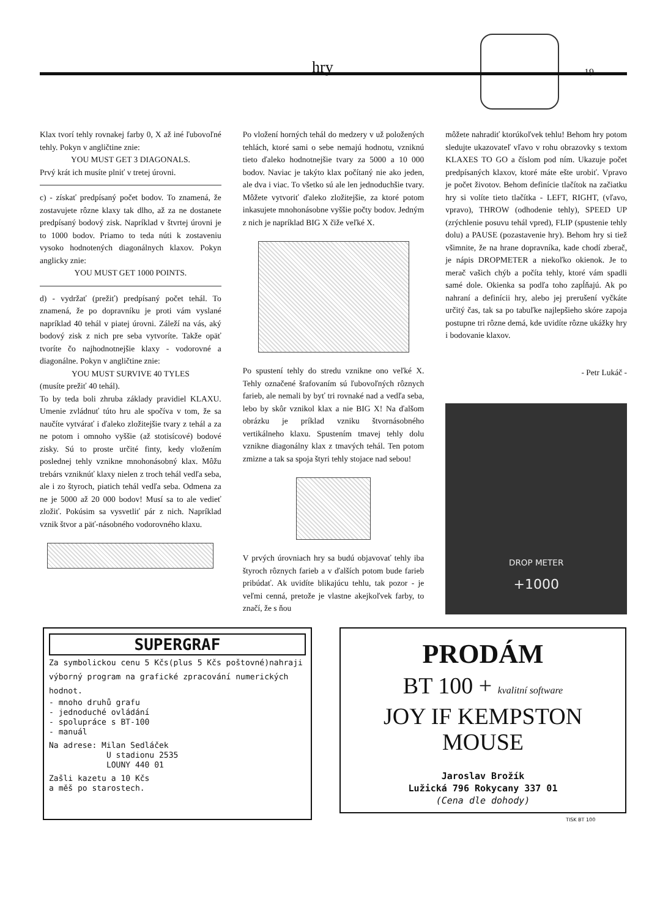hry 19
Klax tvorí tehly rovnakej farby 0, X až iné ľubovoľné tehly. Pokyn v angličtine znie:
YOU MUST GET 3 DIAGONALS.
Prvý krát ich musíte plniť v tretej úrovni.
c) - získať predpísaný počet bodov. To znamená, že zostavujete rôzne klaxy tak dlho, až za ne dostanete predpísaný bodový zisk. Napríklad v štvrtej úrovni je to 1000 bodov. Priamo to teda núti k zostaveniu vysoko hodnotených diagonálnych klaxov. Pokyn anglicky znie:
YOU MUST GET 1000 POINTS.
d) - vydržať (prežiť) predpísaný počet tehál. To znamená, že po dopravníku je proti vám vyslané napríklad 40 tehál v piatej úrovni. Záleží na vás, aký bodový zisk z nich pre seba vytvoríte. Takže opäť tvoríte čo najhodnotnejšie klaxy - vodorovné a diagonálne. Pokyn v angličtine znie:
YOU MUST SURVIVE 40 TYLES
(musíte prežiť 40 tehál).
To by teda boli zhruba základy pravidiel KLAXU. Umenie zvládnuť túto hru ale spočíva v tom, že sa naučíte vytvárať i ďaleko zložitejšie tvary z tehál a za ne potom i omnoho vyššie (až stotisícové) bodové zisky. Sú to proste určité finty, kedy vložením poslednej tehly vznikne mnohonásobný klax. Môžu trebárs vzniknúť klaxy nielen z troch tehál vedľa seba, ale i zo štyroch, piatich tehál vedľa seba. Odmena za ne je 5000 až 20 000 bodov! Musí sa to ale vedieť zložiť. Pokúsim sa vysvetliť pár z nich. Napríklad vznik štvor a päť-násobného vodorovného klaxu.
Po vložení horných tehál do medzery v už položených tehlách, ktoré sami o sebe nemajú hodnotu, vzniknú tieto ďaleko hodnotnejšie tvary za 5000 a 10 000 bodov. Naviac je takýto klax počítaný nie ako jeden, ale dva i viac. To všetko sú ale len jednoduchšie tvary. Môžete vytvoriť ďaleko zložitejšie, za ktoré potom inkasujete mnohonásobne vyššie počty bodov. Jedným z nich je napríklad BIG X čiže veľké X.
Po spustení tehly do stredu vznikne ono veľké X. Tehly označené šrafovaním sú ľubovoľných rôznych farieb, ale nemali by byť tri rovnaké nad a vedľa seba, lebo by skôr vznikol klax a nie BIG X! Na ďalšom obrázku je príklad vzniku štvornásobného vertikálneho klaxu. Spustením tmavej tehly dolu vznikne diagonálny klax z tmavých tehál. Ten potom zmizne a tak sa spoja štyri tehly stojace nad sebou!
V prvých úrovniach hry sa budú objavovať tehly iba štyroch rôznych farieb a v ďalších potom bude farieb pribúdať. Ak uvidíte blikajúcu tehlu, tak pozor - je veľmi cenná, pretože je vlastne akejkoľvek farby, to značí, že s ňou
môžete nahradiť ktorúkoľvek tehlu! Behom hry potom sledujte ukazovateľ vľavo v rohu obrazovky s textom KLAXES TO GO a číslom pod ním. Ukazuje počet predpísaných klaxov, ktoré máte ešte urobiť. Vpravo je počet životov. Behom definície tlačítok na začiatku hry si volíte tieto tlačítka - LEFT, RIGHT, (vľavo, vpravo), THROW (odhodenie tehly), SPEED UP (zrýchlenie posuvu tehál vpred), FLIP (spustenie tehly dolu) a PAUSE (pozastavenie hry). Behom hry si tiež všimnite, že na hrane dopravníka, kade chodí zberač, je nápis DROPMETER a niekoľko okienok. Je to merač vašich chýb a počíta tehly, ktoré vám spadli samé dole. Okienka sa podľa toho zapĺňajú. Ak po nahraní a definícii hry, alebo jej prerušení vyčkáte určitý čas, tak sa po tabuľke najlepšieho skóre zapoja postupne tri rôzne demá, kde uvidíte rôzne ukážky hry i bodovanie klaxov.
- Petr Lukáč -
DROP METER
+1000
SUPERGRAF
Za symbolickou cenu 5 Kčs(plus 5 Kčs poštovné)nahraji výborný program na grafické zpracování numerických hodnot.
- mnoho druhů grafu
- jednoduché ovládání
- spolupráce s BT-100
- manuál
Na adrese: Milan Sedláček
U stadionu 2535
LOUNY 440 01
Zašli kazetu a 10 Kčs
a měš po starostech.
PRODÁM
BT 100 + kvalitní software
JOY IF KEMPSTON
MOUSE
Jaroslav Brožík
Lužická 796 Rokycany 337 01
(Cena dle dohody)
TISK BT 100